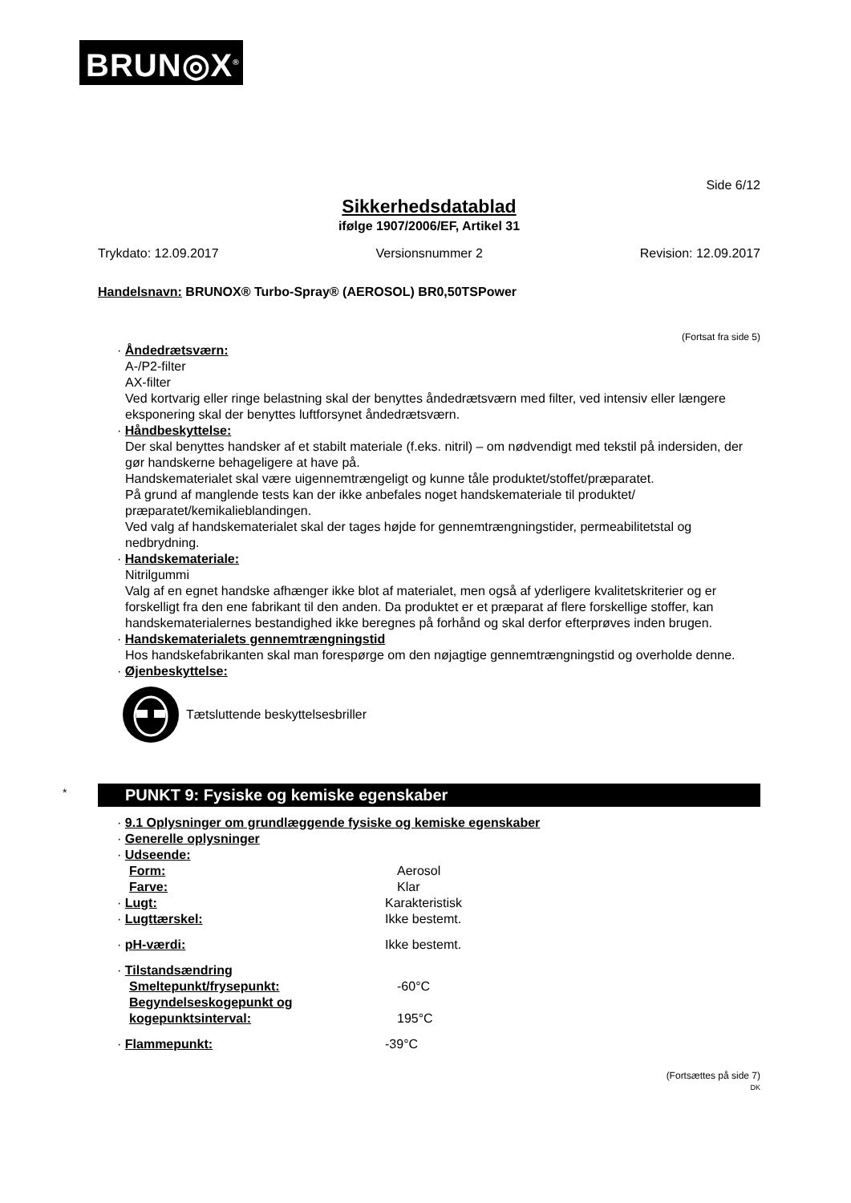BRUN◎X<sup>®</sup>
Side 6/12
Sikkerhedsdatablad
ifølge 1907/2006/EF, Artikel 31
Trykdato: 12.09.2017 Versionsnummer 2 Revision: 12.09.2017
Handelsnavn: BRUNOX® Turbo-Spray® (AEROSOL) BR0,50TSPower
(Fortsat fra side 5)
· Åndedrætsværn:
A-/P2-filter
AX-filter
Ved kortvarig eller ringe belastning skal der benyttes åndedrætsværn med filter, ved intensiv eller længere eksponering skal der benyttes luftforsynet åndedrætsværn.
· Håndbeskyttelse:
Der skal benyttes handsker af et stabilt materiale (f.eks. nitril) – om nødvendigt med tekstil på indersiden, der gør handskerne behageligere at have på.
Handskematerialet skal være uigennemtrængeligt og kunne tåle produktet/stoffet/præparatet.
På grund af manglende tests kan der ikke anbefales noget handskemateriale til produktet/ præparatet/kemikalieblandingen.
Ved valg af handskematerialet skal der tages højde for gennemtrængningstider, permeabilitetstal og nedbrydning.
· Handskemateriale:
Nitrilgummi
Valg af en egnet handske afhænger ikke blot af materialet, men også af yderligere kvalitetskriterier og er forskelligt fra den ene fabrikant til den anden. Da produktet er et præparat af flere forskellige stoffer, kan handskematerialernes bestandighed ikke beregnes på forhånd og skal derfor efterprøves inden brugen.
· Handskematerialets gennemtrængningstid
Hos handskefabrikanten skal man forespørge om den nøjagtige gennemtrængningstid og overholde denne.
· Øjenbeskyttelse:
Tætsluttende beskyttelsesbriller
* PUNKT 9: Fysiske og kemiske egenskaber
· 9.1 Oplysninger om grundlæggende fysiske og kemiske egenskaber
· Generelle oplysninger
· Udseende:
Form: Aerosol
Farve: Klar
· Lugt: Karakteristisk
· Lugttærskel: Ikke bestemt.
· pH-værdi: Ikke bestemt.
· Tilstandsændring
Smeltepunkt/frysepunkt: -60°C
Begyndelseskogepunkt og kogepunktsinterval: 195°C
· Flammepunkt: -39°C
(Fortsættes på side 7)
DK